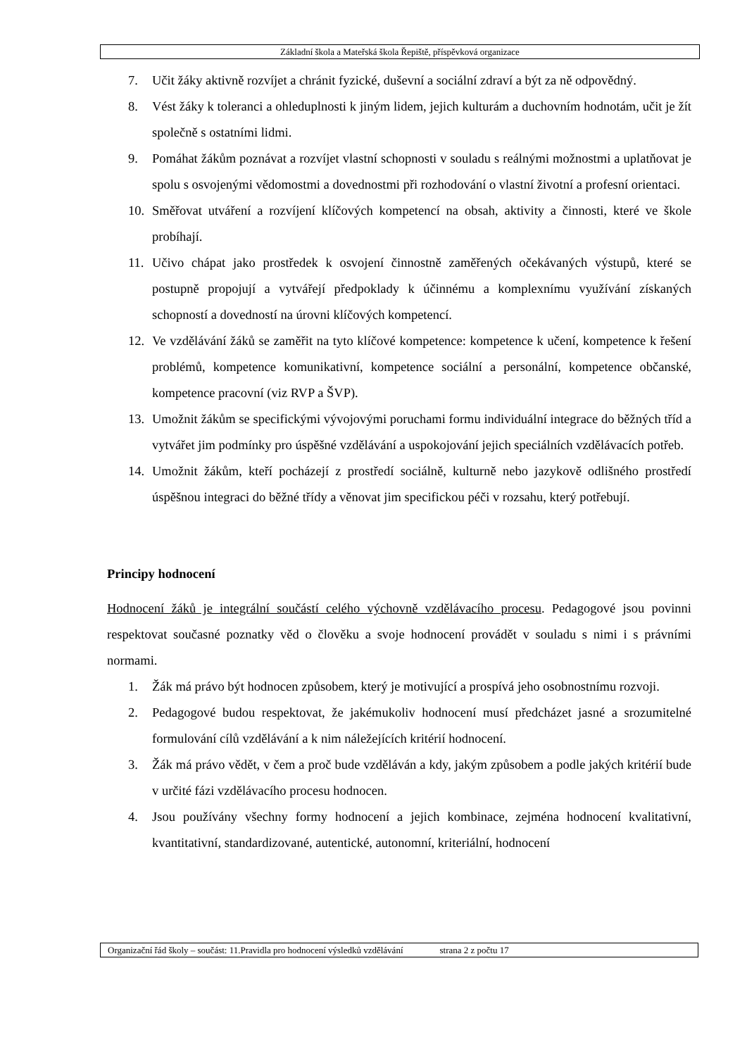Základní škola a Mateřská škola Řepiště, příspěvková organizace
7. Učit žáky aktivně rozvíjet a chránit fyzické, duševní a sociální zdraví a být za ně odpovědný.
8. Vést žáky k toleranci a ohleduplnosti k jiným lidem, jejich kulturám a duchovním hodnotám, učit je žít společně s ostatními lidmi.
9. Pomáhat žákům poznávat a rozvíjet vlastní schopnosti v souladu s reálnými možnostmi a uplatňovat je spolu s osvojenými vědomostmi a dovednostmi při rozhodování o vlastní životní a profesní orientaci.
10. Směřovat utváření a rozvíjení klíčových kompetencí na obsah, aktivity a činnosti, které ve škole probíhají.
11. Učivo chápat jako prostředek k osvojení činnostně zaměřených očekávaných výstupů, které se postupně propojují a vytvářejí předpoklady k účinnému a komplexnímu využívání získaných schopností a dovedností na úrovni klíčových kompetencí.
12. Ve vzdělávání žáků se zaměřit na tyto klíčové kompetence: kompetence k učení, kompetence k řešení problémů, kompetence komunikativní, kompetence sociální a personální, kompetence občanské, kompetence pracovní (viz RVP a ŠVP).
13. Umožnit žákům se specifickými vývojovými poruchami formu individuální integrace do běžných tříd a vytvářet jim podmínky pro úspěšné vzdělávání a uspokojování jejich speciálních vzdělávacích potřeb.
14. Umožnit žákům, kteří pocházejí z prostředí sociálně, kulturně nebo jazykově odlišného prostředí úspěšnou integraci do běžné třídy a věnovat jim specifickou péči v rozsahu, který potřebují.
Principy hodnocení
Hodnocení žáků je integrální součástí celého výchovně vzdělávacího procesu. Pedagogové jsou povinni respektovat současné poznatky věd o člověku a svoje hodnocení provádět v souladu s nimi i s právními normami.
1. Žák má právo být hodnocen způsobem, který je motivující a prospívá jeho osobnostnímu rozvoji.
2. Pedagogové budou respektovat, že jakémukoliv hodnocení musí předcházet jasné a srozumitelné formulování cílů vzdělávání a k nim náležejících kritérií hodnocení.
3. Žák má právo vědět, v čem a proč bude vzděláván a kdy, jakým způsobem a podle jakých kritérií bude v určité fázi vzdělávacího procesu hodnocen.
4. Jsou používány všechny formy hodnocení a jejich kombinace, zejména hodnocení kvalitativní, kvantitativní, standardizované, autentické, autonomní, kriteriální, hodnocení
Organizační řád školy – součást: 11.Pravidla pro hodnocení výsledků vzdělávání strana 2 z počtu 17